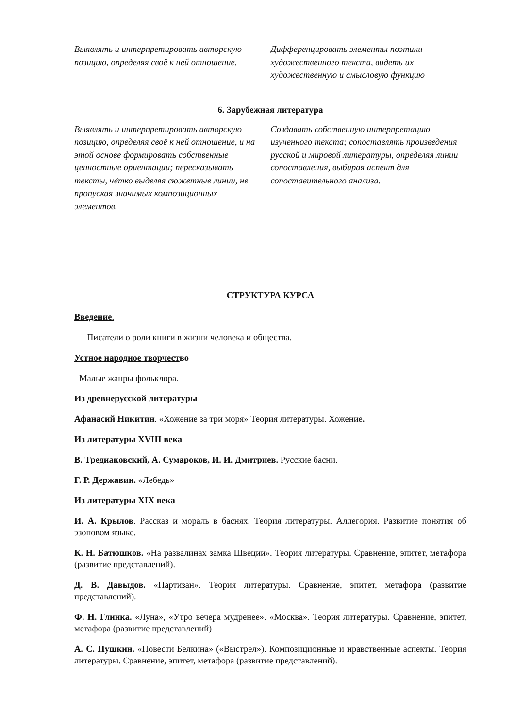Выявлять и интерпретировать авторскую позицию, определяя своё к ней отношение.
Дифференцировать элементы поэтики художественного текста, видеть их художественную и смысловую функцию
6. Зарубежная литература
Выявлять и интерпретировать авторскую позицию, определяя своё к ней отношение, и на этой основе формировать собственные ценностные ориентации; пересказывать тексты, чётко выделяя сюжетные линии, не пропуская значимых композиционных элементов.
Создавать собственную интерпретацию изученного текста; сопоставлять произведения русской и мировой литературы, определяя линии сопоставления, выбирая аспект для сопоставительного анализа.
СТРУКТУРА КУРСА
Введение.
Писатели о роли книги в жизни человека и общества.
Устное народное творчество
Малые жанры фольклора.
Из древнерусской литературы
Афанасий Никитин. «Хожение за три моря» Теория литературы. Хожение.
Из литературы XVIII века
В. Тредиаковский, А. Сумароков, И. И. Дмитриев. Русские басни.
Г. Р. Державин. «Лебедь»
Из литературы XIX века
И. А. Крылов. Рассказ и мораль в баснях. Теория литературы. Аллегория. Развитие понятия об эзоповом языке.
К. Н. Батюшков. «На развалинах замка Швеции». Теория литературы. Сравнение, эпитет, метафора (развитие представлений).
Д. В. Давыдов. «Партизан». Теория литературы. Сравнение, эпитет, метафора (развитие представлений).
Ф. Н. Глинка. «Луна», «Утро вечера мудренее». «Москва». Теория литературы. Сравнение, эпитет, метафора (развитие представлений)
А. С. Пушкин. «Повести Белкина» («Выстрел»). Композиционные и нравственные аспекты. Теория литературы. Сравнение, эпитет, метафора (развитие представлений).